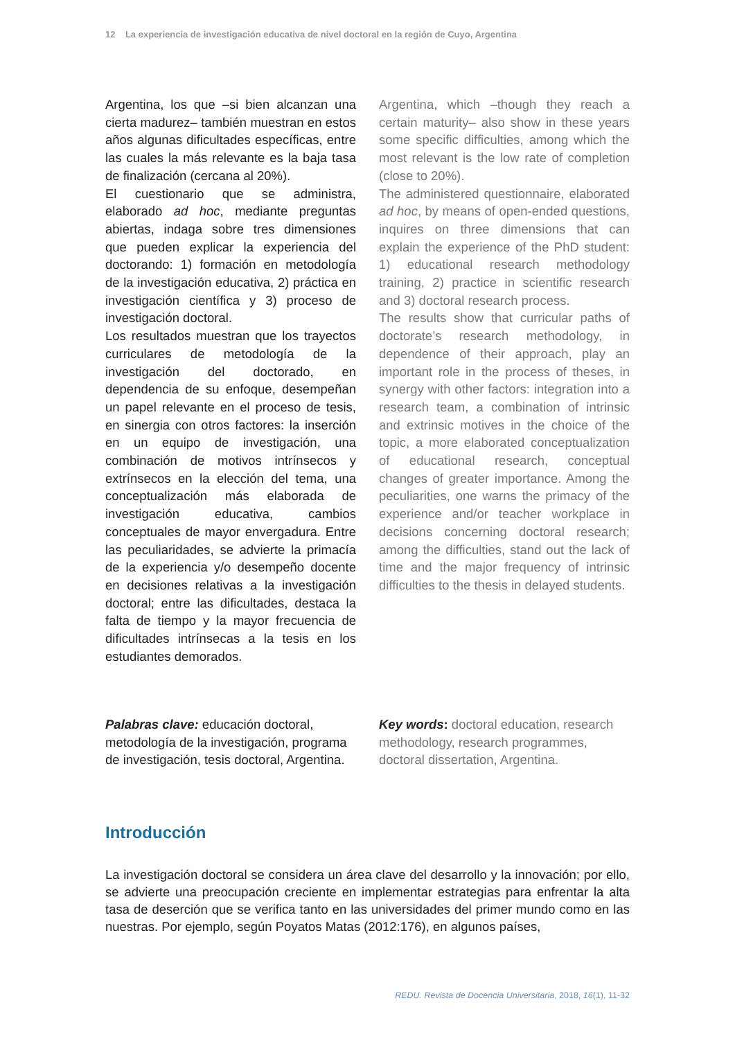12 La experiencia de investigación educativa de nivel doctoral en la región de Cuyo, Argentina
Argentina, los que –si bien alcanzan una cierta madurez– también muestran en estos años algunas dificultades específicas, entre las cuales la más relevante es la baja tasa de finalización (cercana al 20%).
El cuestionario que se administra, elaborado ad hoc, mediante preguntas abiertas, indaga sobre tres dimensiones que pueden explicar la experiencia del doctorando: 1) formación en metodología de la investigación educativa, 2) práctica en investigación científica y 3) proceso de investigación doctoral.
Los resultados muestran que los trayectos curriculares de metodología de la investigación del doctorado, en dependencia de su enfoque, desempeñan un papel relevante en el proceso de tesis, en sinergia con otros factores: la inserción en un equipo de investigación, una combinación de motivos intrínsecos y extrínsecos en la elección del tema, una conceptualización más elaborada de investigación educativa, cambios conceptuales de mayor envergadura. Entre las peculiaridades, se advierte la primacía de la experiencia y/o desempeño docente en decisiones relativas a la investigación doctoral; entre las dificultades, destaca la falta de tiempo y la mayor frecuencia de dificultades intrínsecas a la tesis en los estudiantes demorados.
Argentina, which –though they reach a certain maturity– also show in these years some specific difficulties, among which the most relevant is the low rate of completion (close to 20%).
The administered questionnaire, elaborated ad hoc, by means of open-ended questions, inquires on three dimensions that can explain the experience of the PhD student: 1) educational research methodology training, 2) practice in scientific research and 3) doctoral research process.
The results show that curricular paths of doctorate’s research methodology, in dependence of their approach, play an important role in the process of theses, in synergy with other factors: integration into a research team, a combination of intrinsic and extrinsic motives in the choice of the topic, a more elaborated conceptualization of educational research, conceptual changes of greater importance. Among the peculiarities, one warns the primacy of the experience and/or teacher workplace in decisions concerning doctoral research; among the difficulties, stand out the lack of time and the major frequency of intrinsic difficulties to the thesis in delayed students.
Palabras clave: educación doctoral, metodología de la investigación, programa de investigación, tesis doctoral, Argentina.
Key words: doctoral education, research methodology, research programmes, doctoral dissertation, Argentina.
Introducción
La investigación doctoral se considera un área clave del desarrollo y la innovación; por ello, se advierte una preocupación creciente en implementar estrategias para enfrentar la alta tasa de deserción que se verifica tanto en las universidades del primer mundo como en las nuestras. Por ejemplo, según Poyatos Matas (2012:176), en algunos países,
REDU. Revista de Docencia Universitaria, 2018, 16(1), 11-32